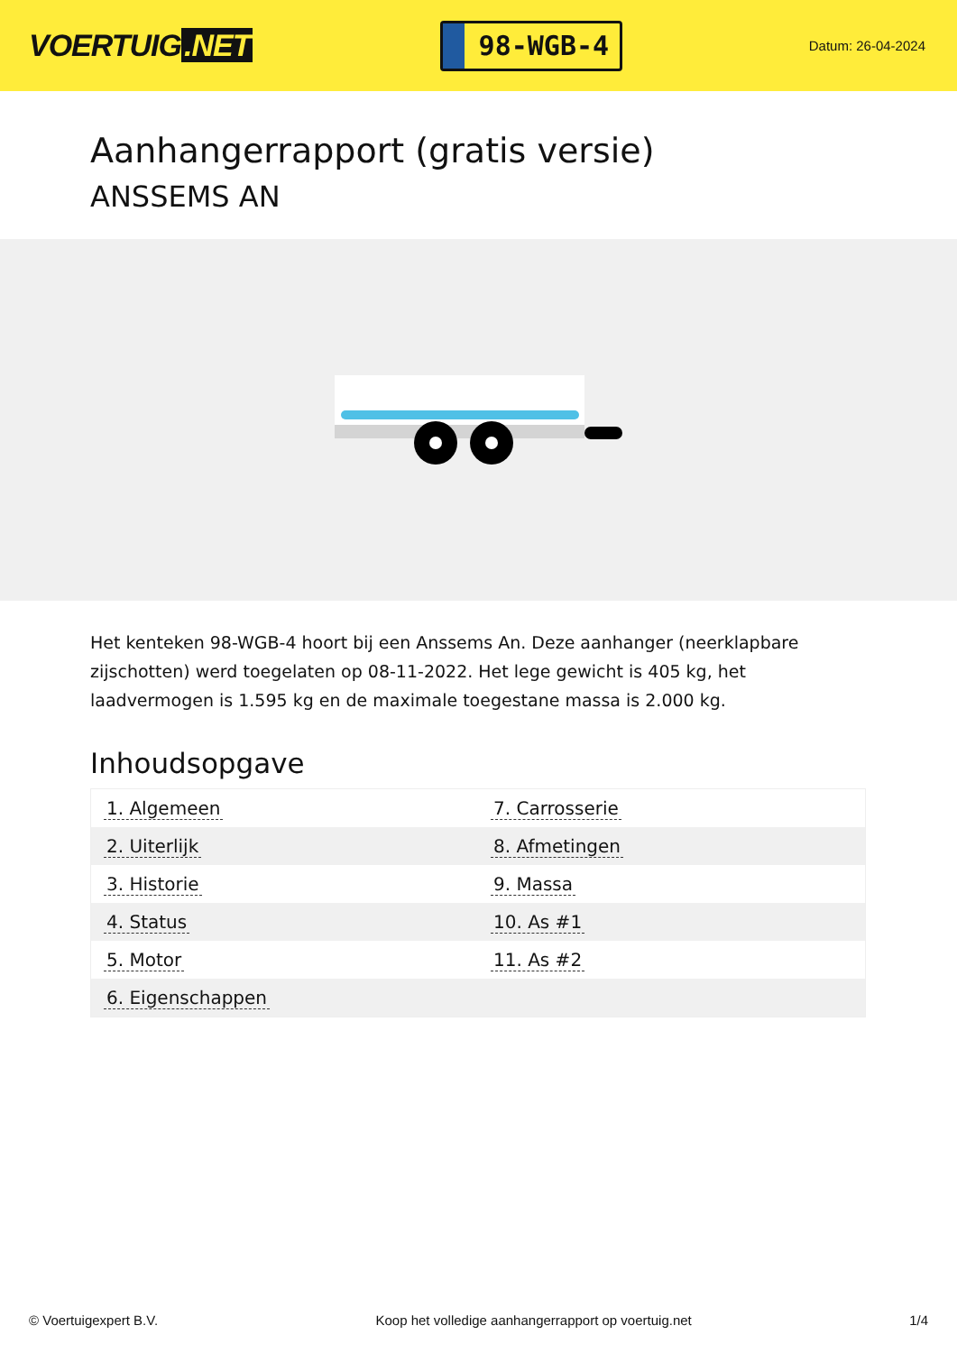VOERTUIG.NET
98-WGB-4
Datum: 26-04-2024
Aanhangerrapport (gratis versie)
ANSSEMS AN
Het kenteken 98-WGB-4 hoort bij een Anssems An. Deze aanhanger (neerklapbare zijschotten) werd toegelaten op 08-11-2022. Het lege gewicht is 405 kg, het laadvermogen is 1.595 kg en de maximale toegestane massa is 2.000 kg.
Inhoudsopgave
| 1. Algemeen | 7. Carrosserie |
| 2. Uiterlijk | 8. Afmetingen |
| 3. Historie | 9. Massa |
| 4. Status | 10. As #1 |
| 5. Motor | 11. As #2 |
| 6. Eigenschappen | |
© Voertuigexpert B.V. Koop het volledige aanhangerrapport op voertuig.net 1/4